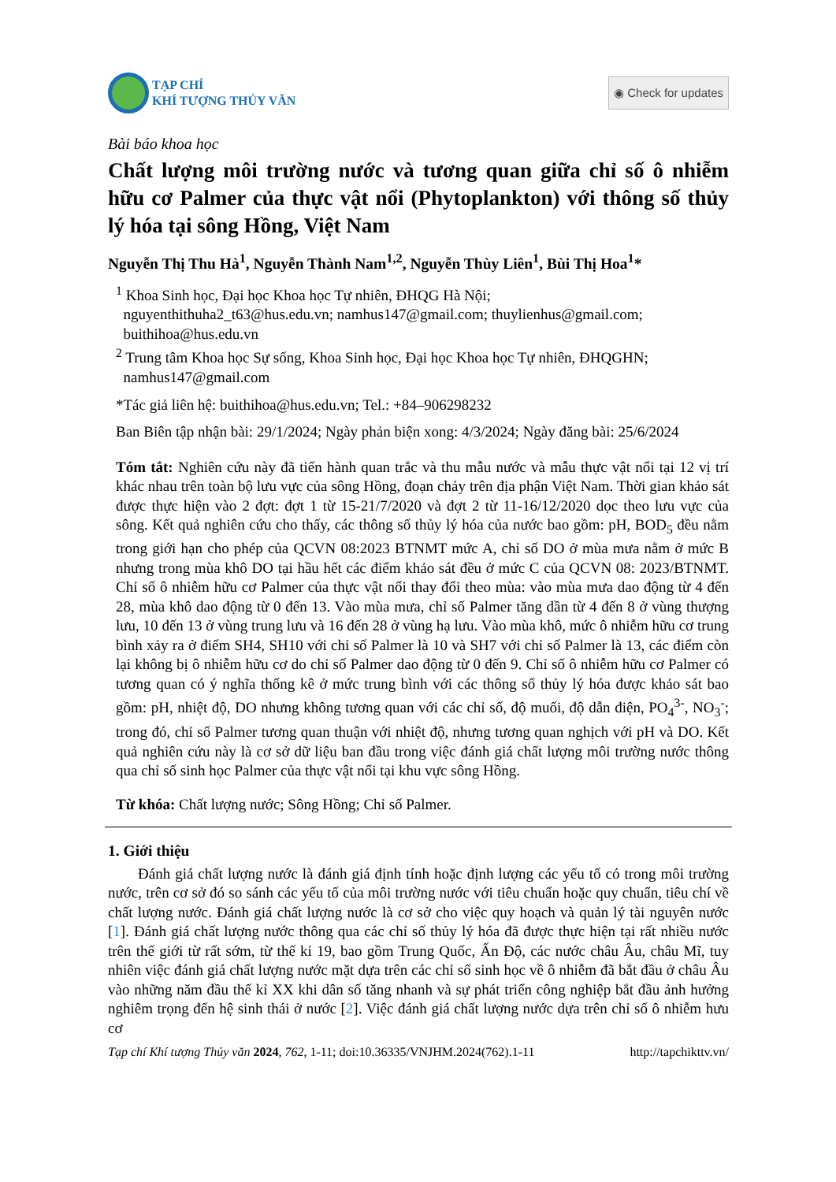TẠP CHÍ
KHÍ TƯỢNG THỦY VĂN
◉ Check for updates
Bài báo khoa học
Chất lượng môi trường nước và tương quan giữa chỉ số ô nhiễm hữu cơ Palmer của thực vật nổi (Phytoplankton) với thông số thủy lý hóa tại sông Hồng, Việt Nam
Nguyễn Thị Thu Hà<sup>1</sup>, Nguyễn Thành Nam<sup>1,2</sup>, Nguyễn Thùy Liên<sup>1</sup>, Bùi Thị Hoa<sup>1</sup>*
<sup>1</sup> Khoa Sinh học, Đại học Khoa học Tự nhiên, ĐHQG Hà Nội;
nguyenthithuha2_t63@hus.edu.vn; namhus147@gmail.com; thuylienhus@gmail.com;
buithihoa@hus.edu.vn
<sup>2</sup> Trung tâm Khoa học Sự sống, Khoa Sinh học, Đại học Khoa học Tự nhiên, ĐHQGHN;
namhus147@gmail.com
*Tác giả liên hệ: buithihoa@hus.edu.vn; Tel.: +84–906298232
Ban Biên tập nhận bài: 29/1/2024; Ngày phản biện xong: 4/3/2024; Ngày đăng bài: 25/6/2024
Tóm tắt: Nghiên cứu này đã tiến hành quan trắc và thu mẫu nước và mẫu thực vật nổi tại 12 vị trí khác nhau trên toàn bộ lưu vực của sông Hồng, đoạn chảy trên địa phận Việt Nam. Thời gian khảo sát được thực hiện vào 2 đợt: đợt 1 từ 15-21/7/2020 và đợt 2 từ 11-16/12/2020 dọc theo lưu vực của sông. Kết quả nghiên cứu cho thấy, các thông số thủy lý hóa của nước bao gồm: pH, BOD<sub>5</sub> đều nằm trong giới hạn cho phép của QCVN 08:2023 BTNMT mức A, chỉ số DO ở mùa mưa nằm ở mức B nhưng trong mùa khô DO tại hầu hết các điểm khảo sát đều ở mức C của QCVN 08: 2023/BTNMT. Chỉ số ô nhiễm hữu cơ Palmer của thực vật nổi thay đổi theo mùa: vào mùa mưa dao động từ 4 đến 28, mùa khô dao động từ 0 đến 13. Vào mùa mưa, chỉ số Palmer tăng dần từ 4 đến 8 ở vùng thượng lưu, 10 đến 13 ở vùng trung lưu và 16 đến 28 ở vùng hạ lưu. Vào mùa khô, mức ô nhiễm hữu cơ trung bình xảy ra ở điểm SH4, SH10 với chỉ số Palmer là 10 và SH7 với chỉ số Palmer là 13, các điểm còn lại không bị ô nhiễm hữu cơ do chỉ số Palmer dao động từ 0 đến 9. Chỉ số ô nhiễm hữu cơ Palmer có tương quan có ý nghĩa thống kê ở mức trung bình với các thông số thủy lý hóa được khảo sát bao gồm: pH, nhiệt độ, DO nhưng không tương quan với các chỉ số, độ muối, độ dẫn điện, PO<sub>4</sub><sup>3-</sup>, NO<sub>3</sub><sup>-</sup>; trong đó, chỉ số Palmer tương quan thuận với nhiệt độ, nhưng tương quan nghịch với pH và DO. Kết quả nghiên cứu này là cơ sở dữ liệu ban đầu trong việc đánh giá chất lượng môi trường nước thông qua chỉ số sinh học Palmer của thực vật nổi tại khu vực sông Hồng.
Từ khóa: Chất lượng nước; Sông Hồng; Chỉ số Palmer.
1. Giới thiệu
Đánh giá chất lượng nước là đánh giá định tính hoặc định lượng các yếu tố có trong môi trường nước, trên cơ sở đó so sánh các yếu tố của môi trường nước với tiêu chuẩn hoặc quy chuẩn, tiêu chí về chất lượng nước. Đánh giá chất lượng nước là cơ sở cho việc quy hoạch và quản lý tài nguyên nước [1]. Đánh giá chất lượng nước thông qua các chỉ số thủy lý hóa đã được thực hiện tại rất nhiều nước trên thế giới từ rất sớm, từ thế kỉ 19, bao gồm Trung Quốc, Ấn Độ, các nước châu Âu, châu Mĩ, tuy nhiên việc đánh giá chất lượng nước mặt dựa trên các chỉ số sinh học về ô nhiễm đã bắt đầu ở châu Âu vào những năm đầu thế kỉ XX khi dân số tăng nhanh và sự phát triển công nghiệp bắt đầu ảnh hưởng nghiêm trọng đến hệ sinh thái ở nước [2]. Việc đánh giá chất lượng nước dựa trên chỉ số ô nhiễm hưu cơ
Tạp chí Khí tượng Thủy văn 2024, 762, 1-11; doi:10.36335/VNJHM.2024(762).1-11 http://tapchikttv.vn/